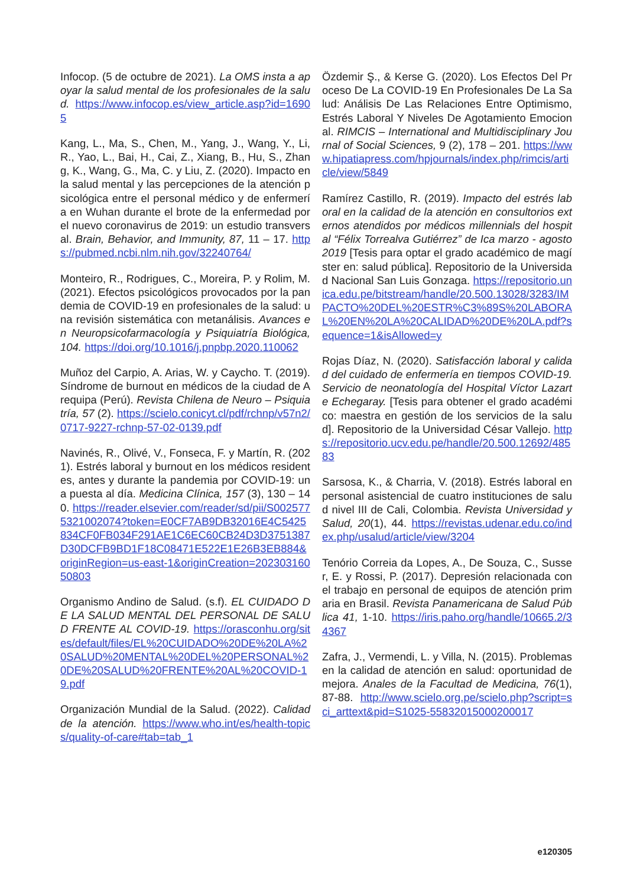Infocop. (5 de octubre de 2021). La OMS insta a apoyar la salud mental de los profesionales de la salud. https://www.infocop.es/view_article.asp?id=16905
Kang, L., Ma, S., Chen, M., Yang, J., Wang, Y., Li, R., Yao, L., Bai, H., Cai, Z., Xiang, B., Hu, S., Zhang, K., Wang, G., Ma, C. y Liu, Z. (2020). Impacto en la salud mental y las percepciones de la atención psicológica entre el personal médico y de enfermería en Wuhan durante el brote de la enfermedad por el nuevo coronavirus de 2019: un estudio transversal. Brain, Behavior, and Immunity, 87, 11 – 17. https://pubmed.ncbi.nlm.nih.gov/32240764/
Monteiro, R., Rodrigues, C., Moreira, P. y Rolim, M. (2021). Efectos psicológicos provocados por la pandemia de COVID-19 en profesionales de la salud: una revisión sistemática con metanálisis. Avances en Neuropsicofarmacología y Psiquiatría Biológica, 104. https://doi.org/10.1016/j.pnpbp.2020.110062
Muñoz del Carpio, A. Arias, W. y Caycho. T. (2019). Síndrome de burnout en médicos de la ciudad de Arequipa (Perú). Revista Chilena de Neuro – Psiquiatría, 57 (2). https://scielo.conicyt.cl/pdf/rchnp/v57n2/0717-9227-rchnp-57-02-0139.pdf
Navinés, R., Olivé, V., Fonseca, F. y Martín, R. (2021). Estrés laboral y burnout en los médicos residentes, antes y durante la pandemia por COVID-19: una puesta al día. Medicina Clínica, 157 (3), 130 – 140. https://reader.elsevier.com/reader/sd/pii/S0025775321002074?token=E0CF7AB9DB32016E4C5425834CF0FB034F291AE1C6EC60CB24D3D3751387D30DCFB9BD1F18C08471E522E1E26B3EB884&originRegion=us-east-1&originCreation=20230316050803
Organismo Andino de Salud. (s.f). EL CUIDADO DE LA SALUD MENTAL DEL PERSONAL DE SALUD FRENTE AL COVID-19. https://orasconhu.org/sites/default/files/EL%20CUIDADO%20DE%20LA%20SALUD%20MENTAL%20DEL%20PERSONAL%20DE%20SALUD%20FRENTE%20AL%20COVID-19.pdf
Organización Mundial de la Salud. (2022). Calidad de la atención. https://www.who.int/es/health-topics/quality-of-care#tab=tab_1
Özdemir Ş., & Kerse G. (2020). Los Efectos Del Proceso De La COVID-19 En Profesionales De La Salud: Análisis De Las Relaciones Entre Optimismo, Estrés Laboral Y Niveles De Agotamiento Emocional. RIMCIS – International and Multidisciplinary Journal of Social Sciences, 9 (2), 178 – 201. https://www.hipatiapress.com/hpjournals/index.php/rimcis/article/view/5849
Ramírez Castillo, R. (2019). Impacto del estrés laboral en la calidad de la atención en consultorios externos atendidos por médicos millennials del hospital “Félix Torrealva Gutiérrez” de Ica marzo - agosto 2019 [Tesis para optar el grado académico de magíster en: salud pública]. Repositorio de la Universidad Nacional San Luis Gonzaga. https://repositorio.unica.edu.pe/bitstream/handle/20.500.13028/3283/IMPACTO%20DEL%20ESTR%C3%89S%20LABORAL%20EN%20LA%20CALIDAD%20DE%20LA.pdf?sequence=1&isAllowed=y
Rojas Díaz, N. (2020). Satisfacción laboral y calidad del cuidado de enfermería en tiempos COVID-19. Servicio de neonatología del Hospital Víctor Lazarte Echegaray. [Tesis para obtener el grado académico: maestra en gestión de los servicios de la salud]. Repositorio de la Universidad César Vallejo. https://repositorio.ucv.edu.pe/handle/20.500.12692/48583
Sarsosa, K., & Charria, V. (2018). Estrés laboral en personal asistencial de cuatro instituciones de salud nivel III de Cali, Colombia. Revista Universidad y Salud, 20(1), 44. https://revistas.udenar.edu.co/index.php/usalud/article/view/3204
Tenório Correia da Lopes, A., De Souza, C., Susser, E. y Rossi, P. (2017). Depresión relacionada con el trabajo en personal de equipos de atención primaria en Brasil. Revista Panamericana de Salud Pública 41, 1-10. https://iris.paho.org/handle/10665.2/34367
Zafra, J., Vermendi, L. y Villa, N. (2015). Problemas en la calidad de atención en salud: oportunidad de mejora. Anales de la Facultad de Medicina, 76(1), 87-88. http://www.scielo.org.pe/scielo.php?script=sci_arttext&pid=S1025-55832015000200017
e120305